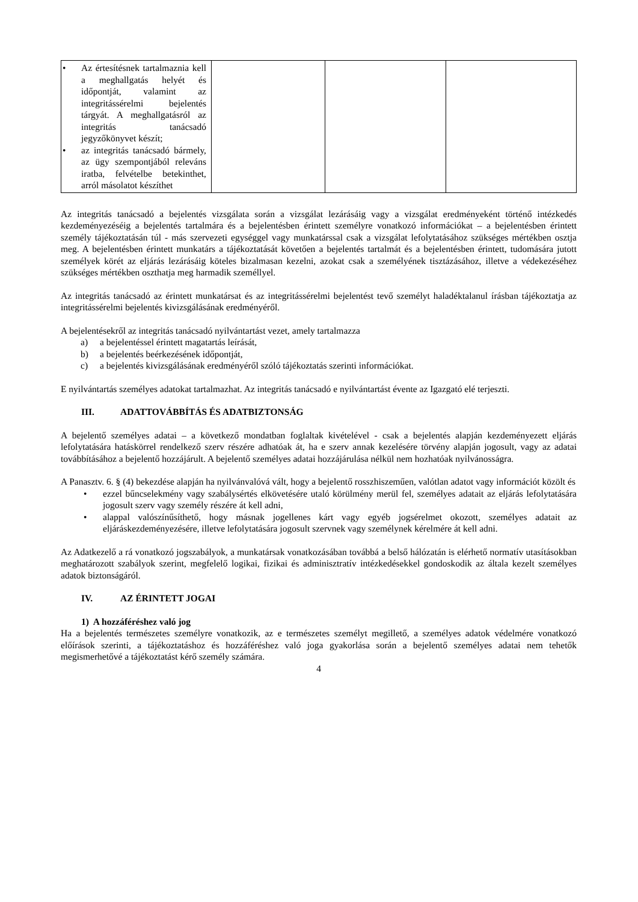| • Az értesítésnek tartalmaznia kell a meghallgatás helyét és időpontját, valamint az integritássérelmi bejelentés tárgyát. A meghallgatásról az integritás tanácsadó jegyzőkönyvet készít; • az integritás tanácsadó bármely, az ügy szempontjából releváns iratba, felvételbe betekinthet, arról másolatot készíthet | | | |
Az integritás tanácsadó a bejelentés vizsgálata során a vizsgálat lezárásáig vagy a vizsgálat eredményeként történő intézkedés kezdeményezéséig a bejelentés tartalmára és a bejelentésben érintett személyre vonatkozó információkat – a bejelentésben érintett személy tájékoztatásán túl - más szervezeti egységgel vagy munkatárssal csak a vizsgálat lefolytatásához szükséges mértékben osztja meg. A bejelentésben érintett munkatárs a tájékoztatását követően a bejelentés tartalmát és a bejelentésben érintett, tudomására jutott személyek körét az eljárás lezárásáig köteles bizalmasan kezelni, azokat csak a személyének tisztázásához, illetve a védekezéséhez szükséges mértékben oszthatja meg harmadik személlyel.
Az integritás tanácsadó az érintett munkatársat és az integritássérelmi bejelentést tevő személyt haladéktalanul írásban tájékoztatja az integritássérelmi bejelentés kivizsgálásának eredményéről.
A bejelentésekről az integritás tanácsadó nyilvántartást vezet, amely tartalmazza
a) a bejelentéssel érintett magatartás leírását,
b) a bejelentés beérkezésének időpontját,
c) a bejelentés kivizsgálásának eredményéről szóló tájékoztatás szerinti információkat.
E nyilvántartás személyes adatokat tartalmazhat. Az integritás tanácsadó e nyilvántartást évente az Igazgató elé terjeszti.
III. ADATTOVÁBBÍTÁS ÉS ADATBIZTONSÁG
A bejelentő személyes adatai – a következő mondatban foglaltak kivételével - csak a bejelentés alapján kezdeményezett eljárás lefolytatására hatáskörrel rendelkező szerv részére adhatóak át, ha e szerv annak kezelésére törvény alapján jogosult, vagy az adatai továbbításához a bejelentő hozzájárult. A bejelentő személyes adatai hozzájárulása nélkül nem hozhatóak nyilvánosságra.
A Panasztv. 6. § (4) bekezdése alapján ha nyilvánvalóvá vált, hogy a bejelentő rosszhiszeműen, valótlan adatot vagy információt közölt és
• ezzel bűncselekmény vagy szabálysértés elkövetésére utaló körülmény merül fel, személyes adatait az eljárás lefolytatására jogosult szerv vagy személy részére át kell adni,
• alappal valószínűsíthető, hogy másnak jogellenes kárt vagy egyéb jogsérelmet okozott, személyes adatait az eljáráskezdeményezésére, illetve lefolytatására jogosult szervnek vagy személynek kérelmére át kell adni.
Az Adatkezelő a rá vonatkozó jogszabályok, a munkatársak vonatkozásában továbbá a belső hálózatán is elérhető normatív utasításokban meghatározott szabályok szerint, megfelelő logikai, fizikai és adminisztratív intézkedésekkel gondoskodik az általa kezelt személyes adatok biztonságáról.
IV. AZ ÉRINTETT JOGAI
1) A hozzáféréshez való jog
Ha a bejelentés természetes személyre vonatkozik, az e természetes személyt megillető, a személyes adatok védelmére vonatkozó előírások szerinti, a tájékoztatáshoz és hozzáféréshez való joga gyakorlása során a bejelentő személyes adatai nem tehetők megismerhetővé a tájékoztatást kérő személy számára.
4